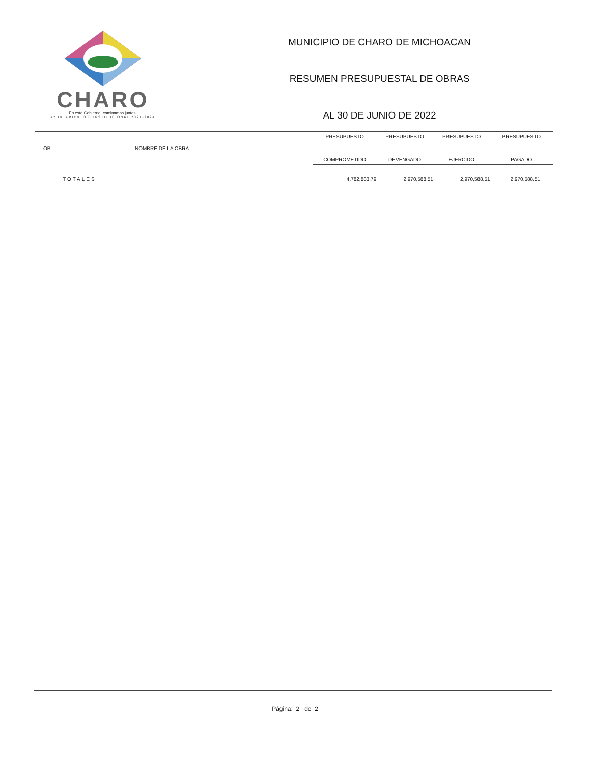CHARO
En este Gobierno, caminamos juntos.
AYUNTAMIENTO CONSTITUCIONAL 2021-2024
MUNICIPIO DE CHARO DE MICHOACAN
RESUMEN PRESUPUESTAL DE OBRAS
AL 30 DE JUNIO DE 2022
| OB | NOMBRE DE LA OBRA | PRESUPUESTO | PRESUPUESTO | PRESUPUESTO | PRESUPUESTO |
| --- | --- | --- | --- | --- | --- |
| | | COMPROMETIDO | DEVENGADO | EJERCIDO | PAGADO |
| TOTALES | | 4,782,883.79 | 2,970,588.51 | 2,970,588.51 | 2,970,588.51 |
Página: 2 de 2